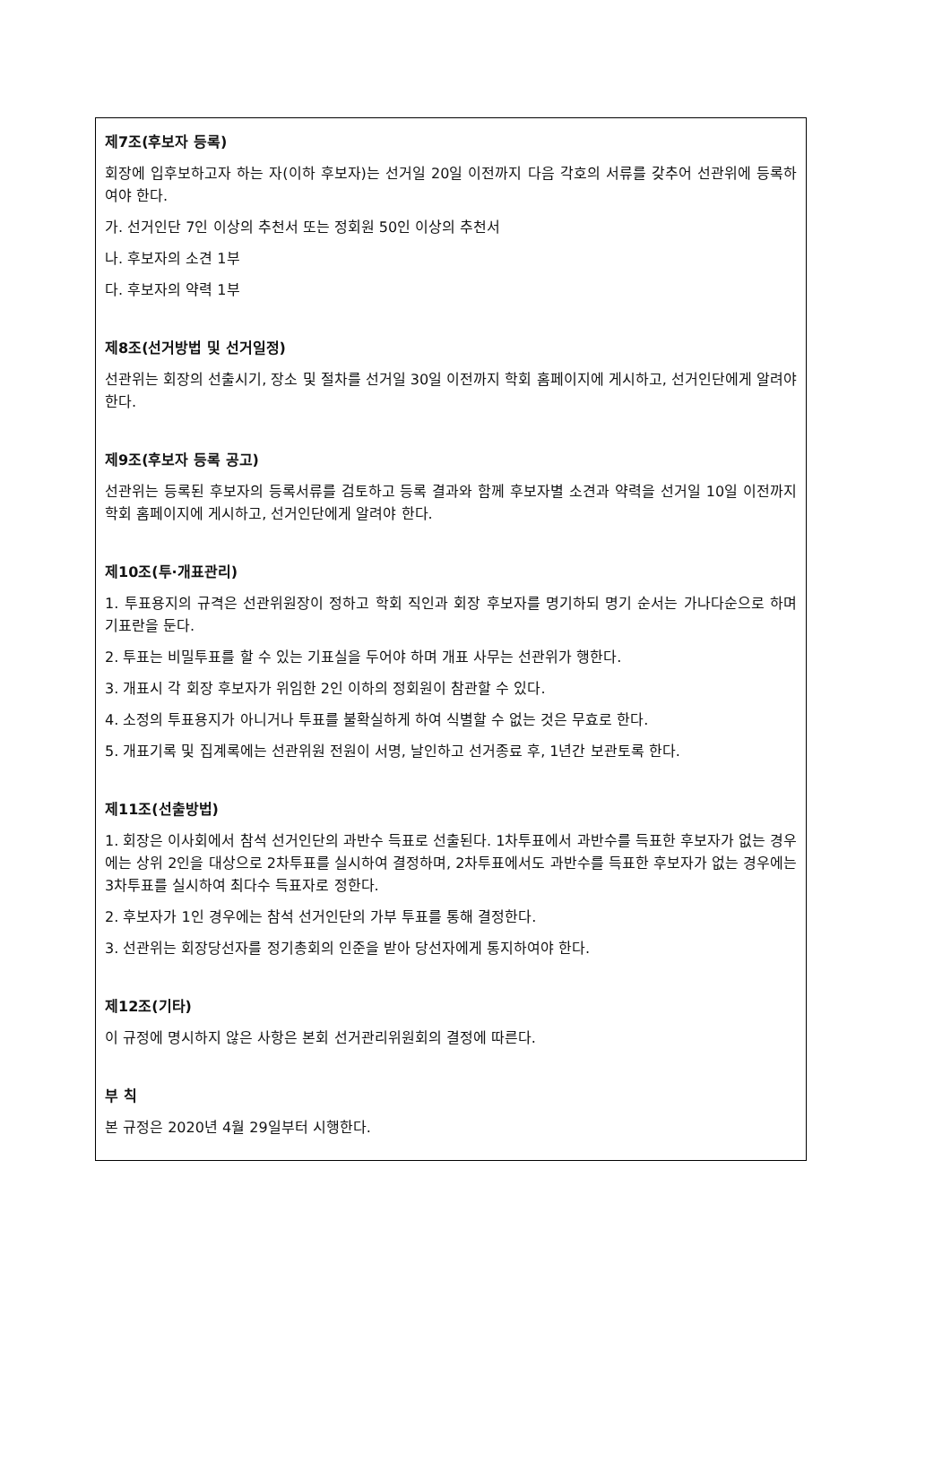제7조(후보자 등록)
회장에 입후보하고자 하는 자(이하 후보자)는 선거일 20일 이전까지 다음 각호의 서류를 갖추어 선관위에 등록하여야 한다.
가. 선거인단 7인 이상의 추천서 또는 정회원 50인 이상의 추천서
나. 후보자의 소견 1부
다. 후보자의 약력 1부
제8조(선거방법 및 선거일정)
선관위는 회장의 선출시기, 장소 및 절차를 선거일 30일 이전까지 학회 홈페이지에 게시하고, 선거인단에게 알려야 한다.
제9조(후보자 등록 공고)
선관위는 등록된 후보자의 등록서류를 검토하고 등록 결과와 함께 후보자별 소견과 약력을 선거일 10일 이전까지 학회 홈페이지에 게시하고, 선거인단에게 알려야 한다.
제10조(투·개표관리)
1. 투표용지의 규격은 선관위원장이 정하고 학회 직인과 회장 후보자를 명기하되 명기 순서는 가나다순으로 하며 기표란을 둔다.
2. 투표는 비밀투표를 할 수 있는 기표실을 두어야 하며 개표 사무는 선관위가 행한다.
3. 개표시 각 회장 후보자가 위임한 2인 이하의 정회원이 참관할 수 있다.
4. 소정의 투표용지가 아니거나 투표를 불확실하게 하여 식별할 수 없는 것은 무효로 한다.
5. 개표기록 및 집계록에는 선관위원 전원이 서명, 날인하고 선거종료 후, 1년간 보관토록 한다.
제11조(선출방법)
1. 회장은 이사회에서 참석 선거인단의 과반수 득표로 선출된다. 1차투표에서 과반수를 득표한 후보자가 없는 경우에는 상위 2인을 대상으로 2차투표를 실시하여 결정하며, 2차투표에서도 과반수를 득표한 후보자가 없는 경우에는 3차투표를 실시하여 최다수 득표자로 정한다.
2. 후보자가 1인 경우에는 참석 선거인단의 가부 투표를 통해 결정한다.
3. 선관위는 회장당선자를 정기총회의 인준을 받아 당선자에게 통지하여야 한다.
제12조(기타)
이 규정에 명시하지 않은 사항은 본회 선거관리위원회의 결정에 따른다.
부 칙
본 규정은 2020년 4월 29일부터 시행한다.